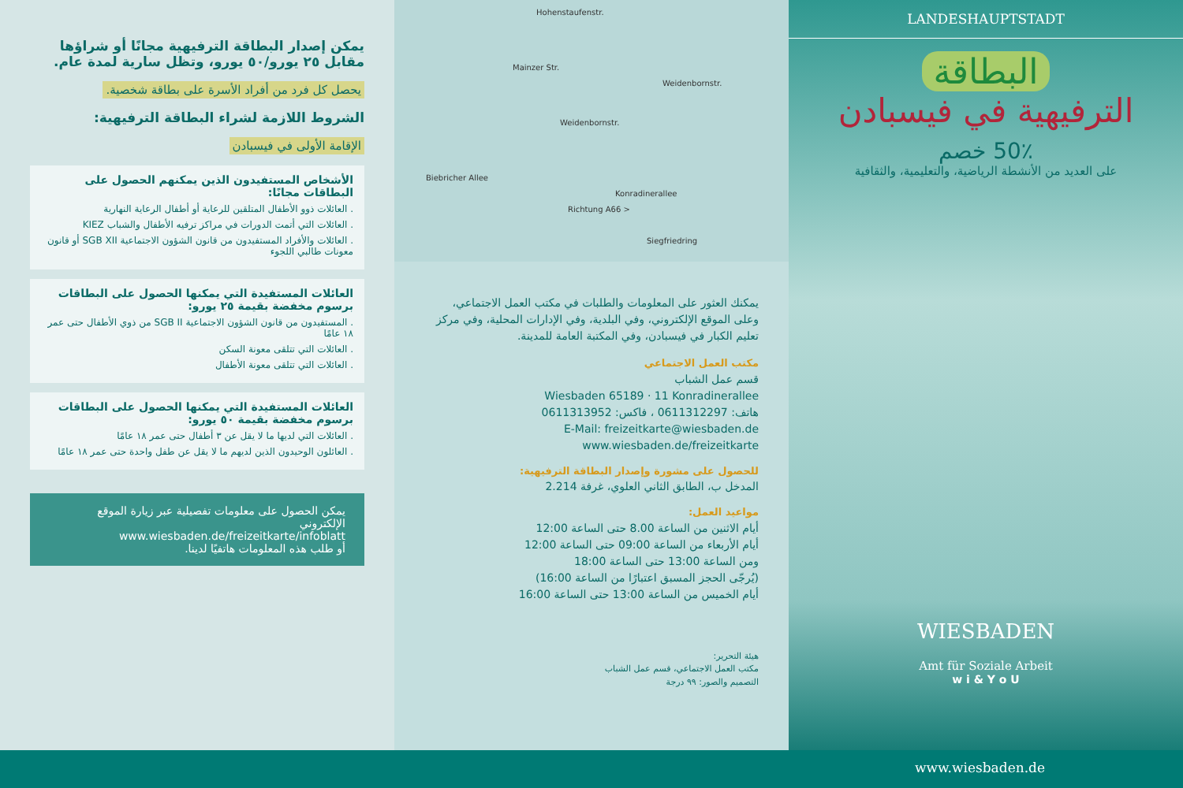يمكن إصدار البطاقة الترفيهية مجانًا أو شراؤها مقابل ٢٥ يورو/٥٠ يورو، وتظل سارية لمدة عام.
يحصل كل فرد من أفراد الأسرة على بطاقة شخصية.
الشروط اللازمة لشراء البطاقة الترفيهية:
الإقامة الأولى في فيسبادن
الأشخاص المستفيدون الذين يمكنهم الحصول على البطاقات مجانًا:
. العائلات ذوو الأطفال المتلقين للرعاية أو أطفال الرعاية النهارية
. العائلات التي أتمت الدورات في مراكز ترفيه الأطفال والشباب KIEZ
. العائلات والأفراد المستفيدون من قانون الشؤون الاجتماعية SGB XII أو قانون معونات طالبي اللجوء
العائلات المستفيدة التي يمكنها الحصول على البطاقات برسوم مخفضة بقيمة ٢٥ يورو:
. المستفيدون من قانون الشؤون الاجتماعية SGB II من ذوي الأطفال حتى عمر ١٨ عامًا
. العائلات التي تتلقى معونة السكن
. العائلات التي تتلقى معونة الأطفال
العائلات المستفيدة التي يمكنها الحصول على البطاقات برسوم مخفضة بقيمة ٥٠ يورو:
. العائلات التي لديها ما لا يقل عن ٣ أطفال حتى عمر ١٨ عامًا
. العائلون الوحيدون الذين لديهم ما لا يقل عن طفل واحدة حتى عمر ١٨ عامًا
يمكن الحصول على معلومات تفصيلية عبر زيارة الموقع الإلكتروني
www.wiesbaden.de/freizeitkarte/infoblatt
أو طلب هذه المعلومات هاتفيًا لدينا.
Hohenstaufenstr.
Mainzer Str.
Weidenbornstr.
Weidenbornstr.
Biebricher Allee
Siegfriedring
Konradinerallee
Richtung A66 >
يمكنك العثور على المعلومات والطلبات في مكتب العمل الاجتماعي، وعلى الموقع الإلكتروني، وفي البلدية، وفي الإدارات المحلية، وفي مركز تعليم الكبار في فيسبادن، وفي المكتبة العامة للمدينة.
مكتب العمل الاجتماعي
قسم عمل الشباب
Wiesbaden 65189 · 11 Konradinerallee
هاتف: 0611312297 ، فاكس: 0611313952
E-Mail: freizeitkarte@wiesbaden.de
www.wiesbaden.de/freizeitkarte
للحصول على مشورة وإصدار البطاقة الترفيهية:
المدخل ب، الطابق الثاني العلوي، غرفة 2.214
مواعيد العمل:
أيام الاثنين من الساعة 8.00 حتى الساعة 12:00
أيام الأربعاء من الساعة 09:00 حتى الساعة 12:00
ومن الساعة 13:00 حتى الساعة 18:00
(يُرجّى الحجز المسبق اعتبارًا من الساعة 16:00)
أيام الخميس من الساعة 13:00 حتى الساعة 16:00
هيئة التحرير:
مكتب العمل الاجتماعي، قسم عمل الشباب
التصميم والصور: ٩٩ درجة
LANDESHAUPTSTADT
البطاقة
الترفيهية في فيسبادن
50٪ خصم
على العديد من الأنشطة الرياضية، والتعليمية، والثقافية
WIESBADEN
Amt für Soziale Arbeit
w i & Y o U
www.wiesbaden.de